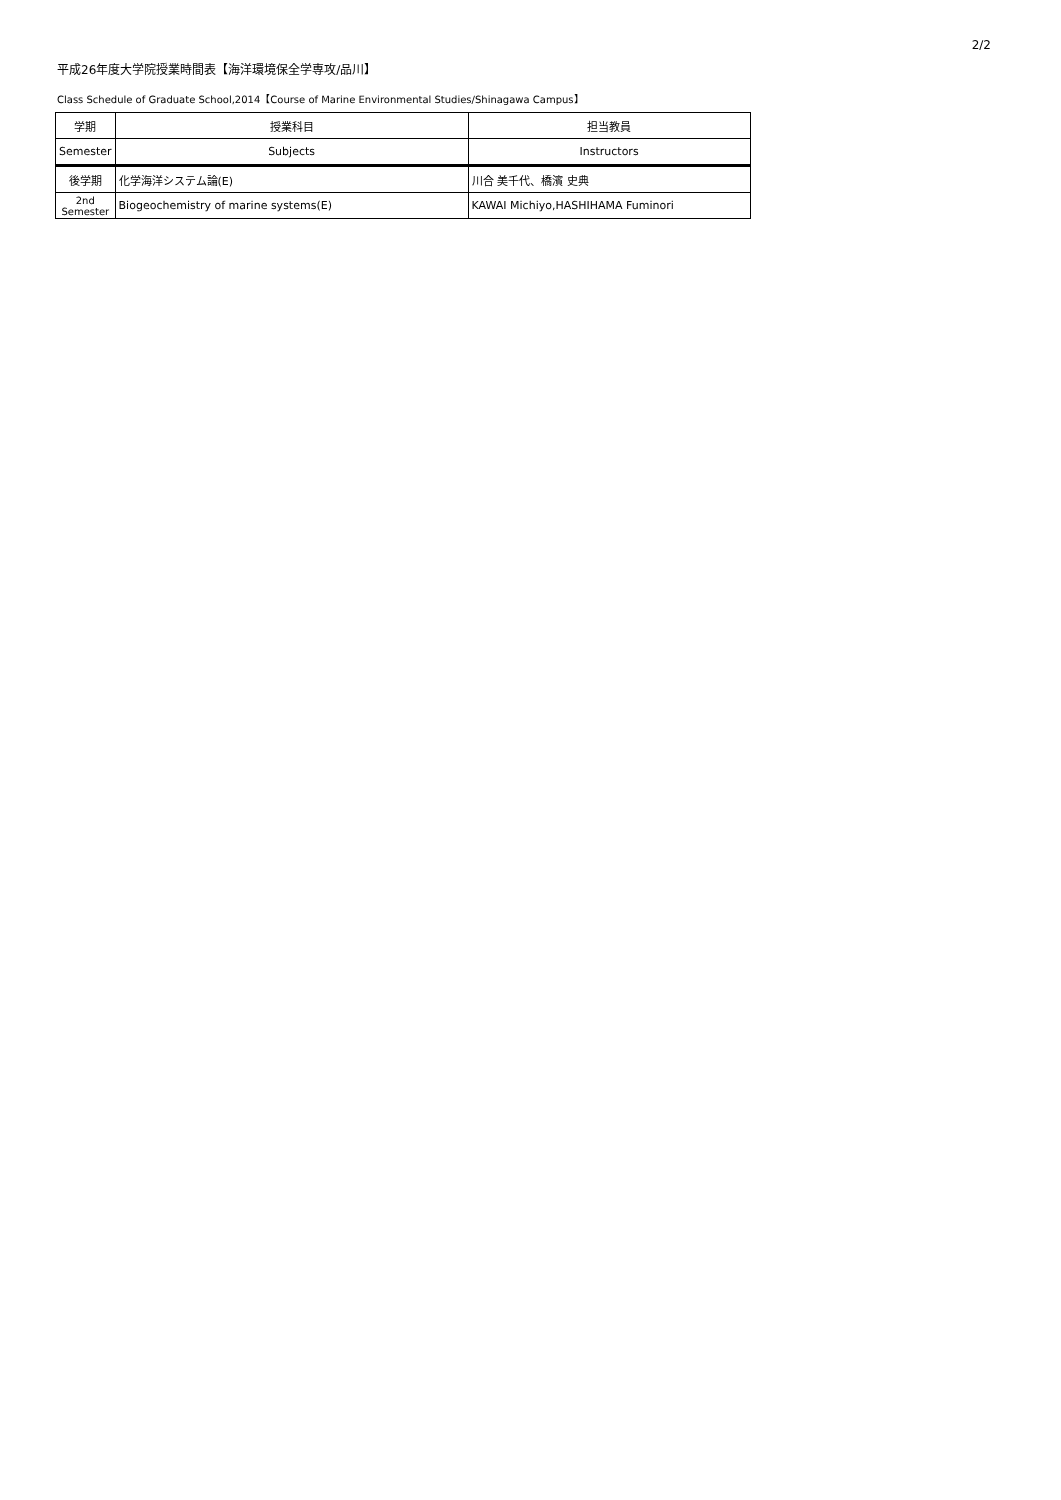2/2
平成26年度大学院授業時間表【海洋環境保全学専攻/品川】
Class Schedule of Graduate School,2014【Course of Marine Environmental Studies/Shinagawa Campus】
| 学期 | 授業科目 | 担当教員 |
| Semester | Subjects | Instructors |
| 後学期 | 化学海洋システム論(E) | 川合 美千代、橋濱 史典 |
| 2nd Semester | Biogeochemistry of marine systems(E) | KAWAI Michiyo,HASHIHAMA Fuminori |